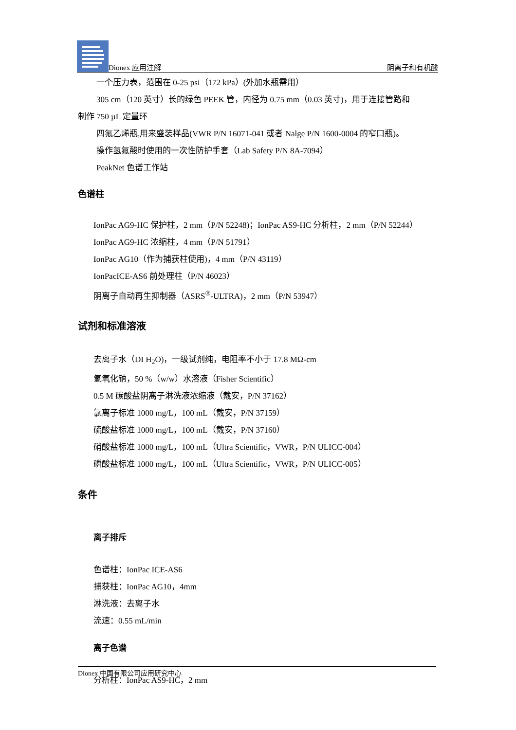Dionex 应用注解 阴离子和有机酸
一个压力表，范围在 0-25 psi（172 kPa）(外加水瓶需用）
305 cm（120 英寸）长的绿色 PEEK 管，内径为 0.75 mm（0.03 英寸)，用于连接管路和
制作 750 µL 定量环
四氟乙烯瓶,用来盛装样品(VWR P/N 16071-041 或者 Nalge P/N 1600-0004 的窄口瓶)。
操作氢氟酸时使用的一次性防护手套（Lab Safety P/N 8A-7094）
PeakNet 色谱工作站
色谱柱
IonPac AG9-HC 保护柱，2 mm（P/N 52248)；IonPac AS9-HC 分析柱，2 mm（P/N 52244）
IonPac AG9-HC 浓缩柱，4 mm（P/N 51791）
IonPac AG10（作为捕获柱使用)，4 mm（P/N 43119）
IonPacICE-AS6 前处理柱（P/N 46023）
阴离子自动再生抑制器（ASRS<sup>®</sup>-ULTRA)，2 mm（P/N 53947）
试剂和标准溶液
去离子水（DI H<sub>2</sub>O)，一级试剂纯，电阻率不小于 17.8 MΩ-cm
氢氧化钠，50 %（w/w）水溶液（Fisher Scientific）
0.5 M 碳酸盐阴离子淋洗液浓缩液（戴安，P/N 37162）
氯离子标准 1000 mg/L，100 mL（戴安，P/N 37159）
硫酸盐标准 1000 mg/L，100 mL（戴安，P/N 37160）
硝酸盐标准 1000 mg/L，100 mL（Ultra Scientific，VWR，P/N ULICC-004）
磷酸盐标准 1000 mg/L，100 mL（Ultra Scientific，VWR，P/N ULICC-005）
条件
离子排斥
色谱柱：IonPac ICE-AS6
捕获柱：IonPac AG10，4mm
淋洗液：去离子水
流速：0.55 mL/min
离子色谱
分析柱：IonPac AS9-HC，2 mm
Dionex 中国有限公司应用研究中心